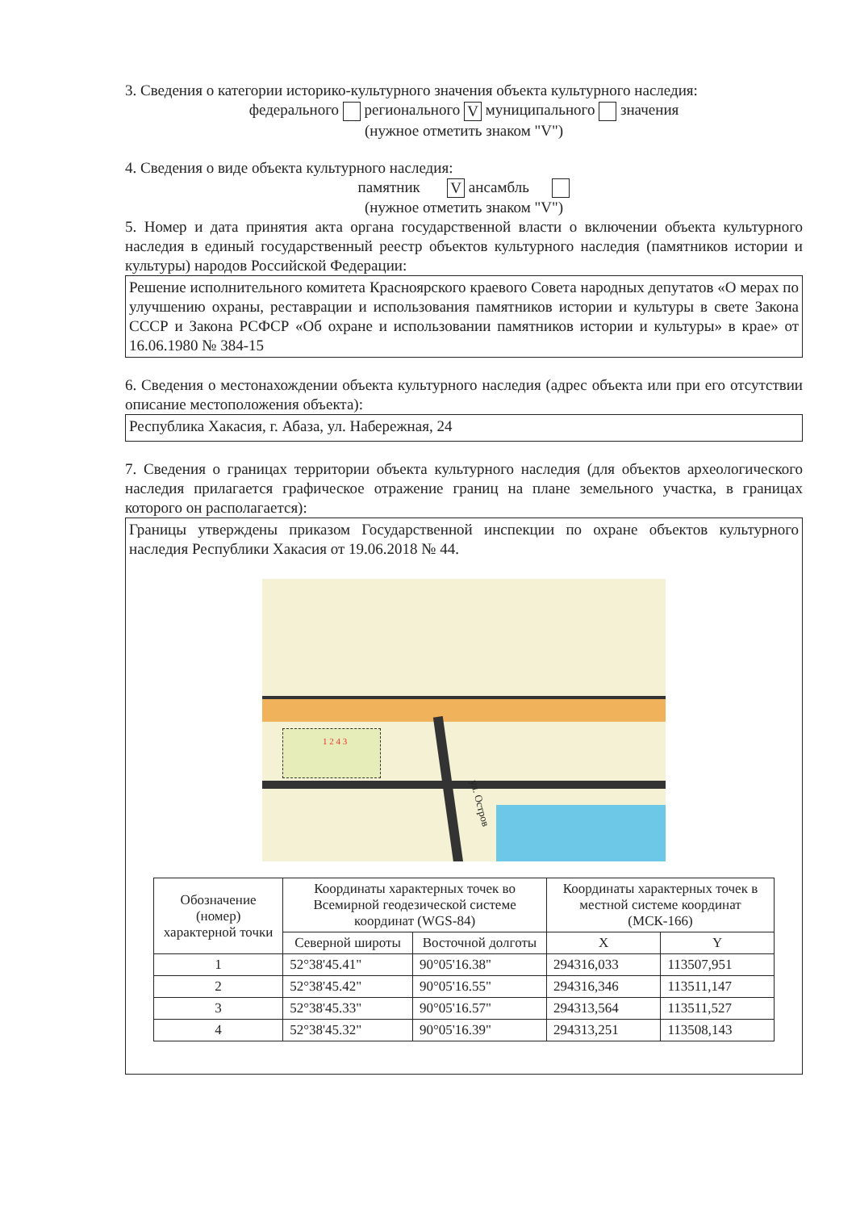3. Сведения о категории историко-культурного значения объекта культурного наследия:
федерального регионального V муниципального значения
(нужное отметить знаком "V")
4. Сведения о виде объекта культурного наследия:
памятник V ансамбль
(нужное отметить знаком "V")
5. Номер и дата принятия акта органа государственной власти о включении объекта культурного наследия в единый государственный реестр объектов культурного наследия (памятников истории и культуры) народов Российской Федерации:
Решение исполнительного комитета Красноярского краевого Совета народных депутатов «О мерах по улучшению охраны, реставрации и использования памятников истории и культуры в свете Закона СССР и Закона РСФСР «Об охране и использовании памятников истории и культуры» в крае» от 16.06.1980 № 384-15
6. Сведения о местонахождении объекта культурного наследия (адрес объекта или при его отсутствии описание местоположения объекта):
Республика Хакасия, г. Абаза, ул. Набережная, 24
7. Сведения о границах территории объекта культурного наследия (для объектов археологического наследия прилагается графическое отражение границ на плане земельного участка, в границах которого он располагается):
Границы утверждены приказом Государственной инспекции по охране объектов культурного наследия Республики Хакасия от 19.06.2018 № 44.
1 2 4 3
ул. Остров
| Обозначение (номер) характерной точки | Координаты характерных точек во Всемирной геодезической системе координат (WGS-84) | | Координаты характерных точек в местной системе координат (МСК-166) | |
| --- | --- | --- | --- | --- |
| | Северной широты | Восточной долготы | X | Y |
| 1 | 52°38'45.41" | 90°05'16.38" | 294316,033 | 113507,951 |
| 2 | 52°38'45.42" | 90°05'16.55" | 294316,346 | 113511,147 |
| 3 | 52°38'45.33" | 90°05'16.57" | 294313,564 | 113511,527 |
| 4 | 52°38'45.32" | 90°05'16.39" | 294313,251 | 113508,143 |